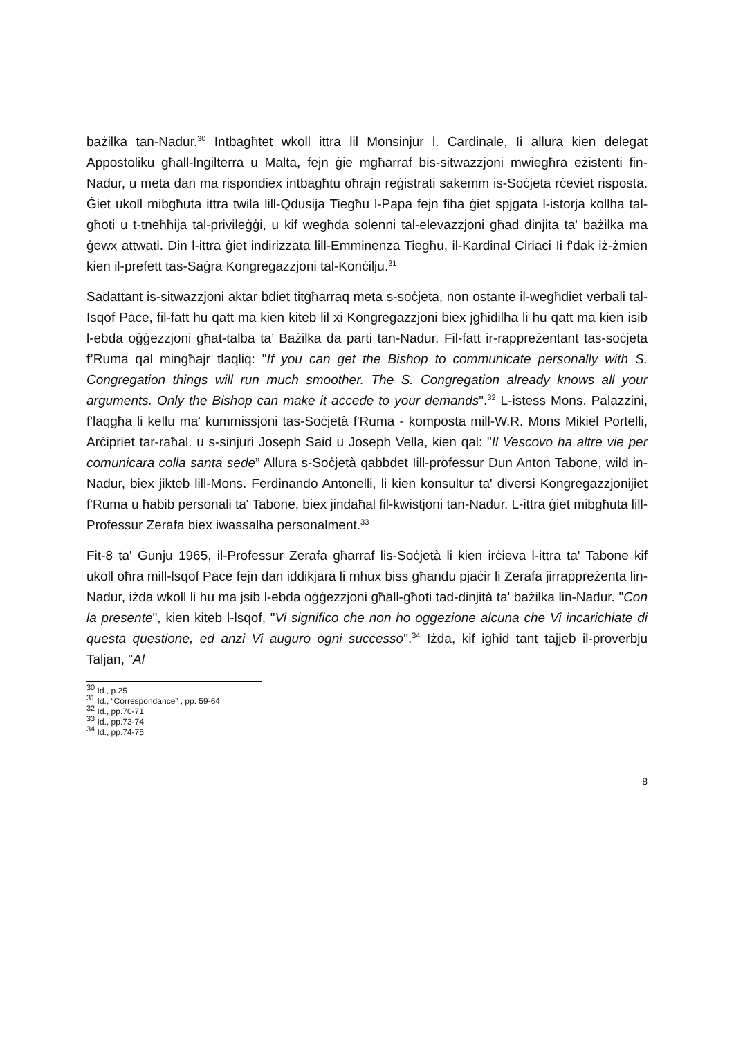bażilka tan-Nadur.<sup>30</sup> Intbagħtet wkoll ittra lil Monsinjur l. Cardinale, Ii allura kien delegat Appostoliku għall-lngilterra u Malta, fejn ġie mgħarraf bis-sitwazzjoni mwiegħra eżistenti fin-Nadur, u meta dan ma rispondiex intbagħtu oħrajn reġistrati sakemm is-Soċjeta rċeviet risposta. Ġiet ukoll mibgħuta ittra twila lill-Qdusija Tiegħu l-Papa fejn fiha ġiet spjgata l-istorja kollha tal-għoti u t-tneħħija tal-privileġġi, u kif wegħda solenni tal-elevazzjoni għad dinjita ta' bażilka ma ġewx attwati. Din l-ittra ġiet indirizzata lill-Emminenza Tiegħu, il-Kardinal Ciriaci Ii f'dak iż-żmien kien il-prefett tas-Saġra Kongregazzjoni tal-Konċilju.<sup>31</sup>
Sadattant is-sitwazzjoni aktar bdiet titgħarraq meta s-soċjeta, non ostante il-wegħdiet verbali tal-Isqof Pace, fil-fatt hu qatt ma kien kiteb lil xi Kongregazzjoni biex jgħidilha li hu qatt ma kien isib l-ebda oġġezzjoni għat-talba ta’ Bażilka da parti tan-Nadur. Fil-fatt ir-rappreżentant tas-soċjeta f’Ruma qal mingħajr tlaqliq: "If you can get the Bishop to communicate personally with S. Congregation things will run much smoother. The S. Congregation already knows all your arguments. Only the Bishop can make it accede to your demands".<sup>32</sup> L-istess Mons. Palazzini, f'laqgħa li kellu ma' kummissjoni tas-Soċjetà f'Ruma - komposta mill-W.R. Mons Mikiel Portelli, Arċipriet tar-raħal. u s-sinjuri Joseph Said u Joseph Vella, kien qal: "Il Vescovo ha altre vie per comunicara colla santa sede” Allura s-Soċjetà qabbdet Iill-professur Dun Anton Tabone, wild in-Nadur, biex jikteb lill-Mons. Ferdinando Antonelli, li kien konsultur ta' diversi Kongregazzjonijiet f'Ruma u ħabib personali ta' Tabone, biex jindaħal fil-kwistjoni tan-Nadur. L-ittra ġiet mibgħuta lill-Professur Zerafa biex iwassalha personalment.<sup>33</sup>
Fit-8 ta' Ġunju 1965, il-Professur Zerafa għarraf lis-Soċjetà li kien irċieva l-ittra ta' Tabone kif ukoll oħra mill-lsqof Pace fejn dan iddikjara li mhux biss għandu pjaċir li Zerafa jirrappreżenta lin-Nadur, iżda wkoll li hu ma jsib l-ebda oġġezzjoni għall-għoti tad-dinjità ta' bażilka lin-Nadur. "Con la presente", kien kiteb l-lsqof, "Vi significo che non ho oggezione alcuna che Vi incarichiate di questa questione, ed anzi Vi auguro ogni successo".<sup>34</sup> Iżda, kif igħid tant tajjeb il-proverbju Taljan, "Al
<sup>30</sup> Id., p.25
<sup>31</sup> Id., “Correspondance” , pp. 59-64
<sup>32</sup> Id., pp.70-71
<sup>33</sup> Id., pp.73-74
<sup>34</sup> Id., pp.74-75
8